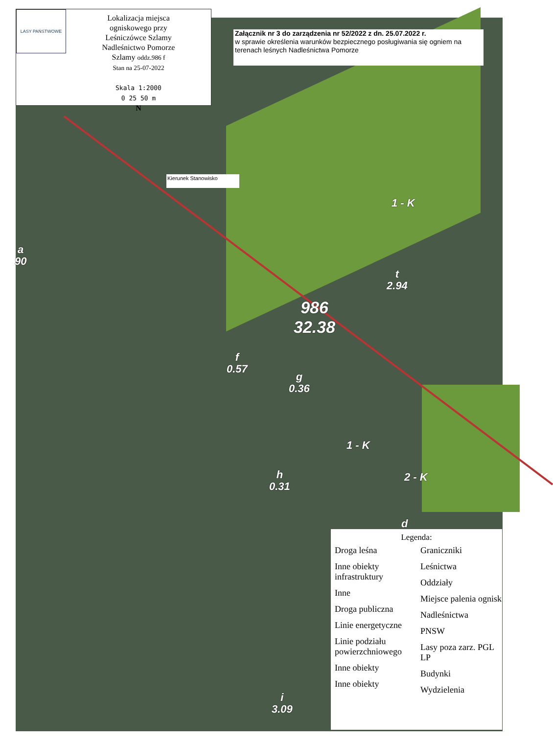LASY PAŃSTWOWE
Lokalizacja miejsca
ogniskowego przy
Leśniczówce Szlamy
Nadleśnictwo Pomorze
Szlamy oddz.986 f
Stan na 25-07-2022
Skala 1:2000
0 25 50 m
N
Załącznik nr 3 do zarządzenia nr 52/2022 z dn. 25.07.2022 r.
w sprawie określenia warunków bezpiecznego posługiwania się ogniem na terenach leśnych Nadleśnictwa Pomorze
Kierunek Stanowisko
1 - K
a
90
t
2.94
986
32.38
f
0.57
g
0.36
1 - K
2 - K
h
0.31
d
i
3.09
Legenda:
Droga leśna
Inne obiekty infrastruktury
Inne
Droga publiczna
Linie energetyczne
Linie podziału powierzchniowego
Inne obiekty
Inne obiekty
Graniczniki
Leśnictwa
Oddziały
Miejsce palenia ognisk
Nadleśnictwa
PNSW
Lasy poza zarz. PGL LP
Budynki
Wydzielenia